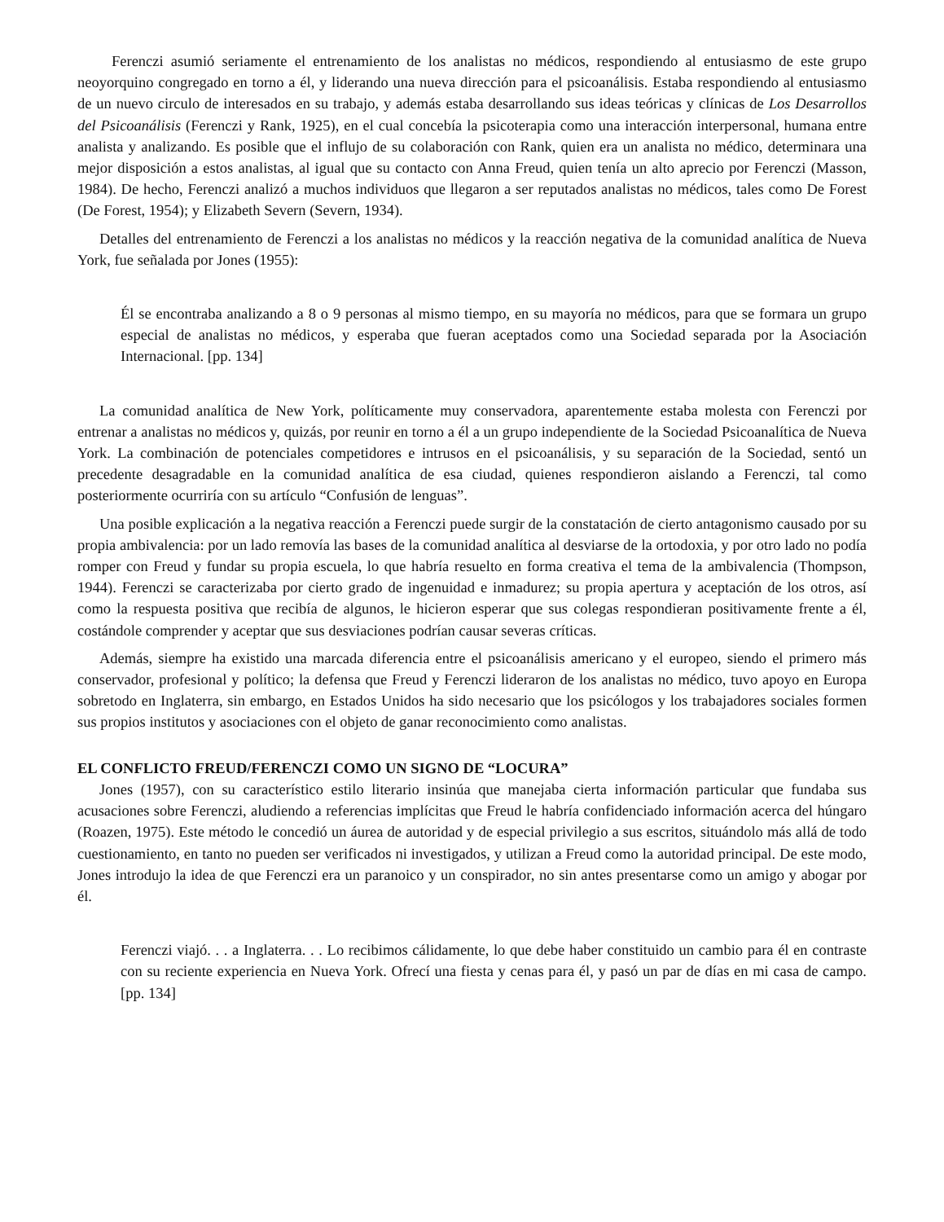Ferenczi asumió seriamente el entrenamiento de los analistas no médicos, respondiendo al entusiasmo de este grupo neoyorquino congregado en torno a él, y liderando una nueva dirección para el psicoanálisis. Estaba respondiendo al entusiasmo de un nuevo circulo de interesados en su trabajo, y además estaba desarrollando sus ideas teóricas y clínicas de Los Desarrollos del Psicoanálisis (Ferenczi y Rank, 1925), en el cual concebía la psicoterapia como una interacción interpersonal, humana entre analista y analizando. Es posible que el influjo de su colaboración con Rank, quien era un analista no médico, determinara una mejor disposición a estos analistas, al igual que su contacto con Anna Freud, quien tenía un alto aprecio por Ferenczi (Masson, 1984). De hecho, Ferenczi analizó a muchos individuos que llegaron a ser reputados analistas no médicos, tales como De Forest (De Forest, 1954); y Elizabeth Severn (Severn, 1934).
Detalles del entrenamiento de Ferenczi a los analistas no médicos y la reacción negativa de la comunidad analítica de Nueva York, fue señalada por Jones (1955):
Él se encontraba analizando a 8 o 9 personas al mismo tiempo, en su mayoría no médicos, para que se formara un grupo especial de analistas no médicos, y esperaba que fueran aceptados como una Sociedad separada por la Asociación Internacional. [pp. 134]
La comunidad analítica de New York, políticamente muy conservadora, aparentemente estaba molesta con Ferenczi por entrenar a analistas no médicos y, quizás, por reunir en torno a él a un grupo independiente de la Sociedad Psicoanalítica de Nueva York. La combinación de potenciales competidores e intrusos en el psicoanálisis, y su separación de la Sociedad, sentó un precedente desagradable en la comunidad analítica de esa ciudad, quienes respondieron aislando a Ferenczi, tal como posteriormente ocurriría con su artículo “Confusión de lenguas”.
Una posible explicación a la negativa reacción a Ferenczi puede surgir de la constatación de cierto antagonismo causado por su propia ambivalencia: por un lado removía las bases de la comunidad analítica al desviarse de la ortodoxia, y por otro lado no podía romper con Freud y fundar su propia escuela, lo que habría resuelto en forma creativa el tema de la ambivalencia (Thompson, 1944). Ferenczi se caracterizaba por cierto grado de ingenuidad e inmadurez; su propia apertura y aceptación de los otros, así como la respuesta positiva que recibía de algunos, le hicieron esperar que sus colegas respondieran positivamente frente a él, costándole comprender y aceptar que sus desviaciones podrían causar severas críticas.
Además, siempre ha existido una marcada diferencia entre el psicoanálisis americano y el europeo, siendo el primero más conservador, profesional y político; la defensa que Freud y Ferenczi lideraron de los analistas no médico, tuvo apoyo en Europa sobretodo en Inglaterra, sin embargo, en Estados Unidos ha sido necesario que los psicólogos y los trabajadores sociales formen sus propios institutos y asociaciones con el objeto de ganar reconocimiento como analistas.
EL CONFLICTO FREUD/FERENCZI COMO UN SIGNO DE “LOCURA”
Jones (1957), con su característico estilo literario insinúa que manejaba cierta información particular que fundaba sus acusaciones sobre Ferenczi, aludiendo a referencias implícitas que Freud le habría confidenciado información acerca del húngaro (Roazen, 1975). Este método le concedió un áurea de autoridad y de especial privilegio a sus escritos, situándolo más allá de todo cuestionamiento, en tanto no pueden ser verificados ni investigados, y utilizan a Freud como la autoridad principal. De este modo, Jones introdujo la idea de que Ferenczi era un paranoico y un conspirador, no sin antes presentarse como un amigo y abogar por él.
Ferenczi viajó. . . a Inglaterra. . . Lo recibimos cálidamente, lo que debe haber constituido un cambio para él en contraste con su reciente experiencia en Nueva York. Ofrecí una fiesta y cenas para él, y pasó un par de días en mi casa de campo. [pp. 134]